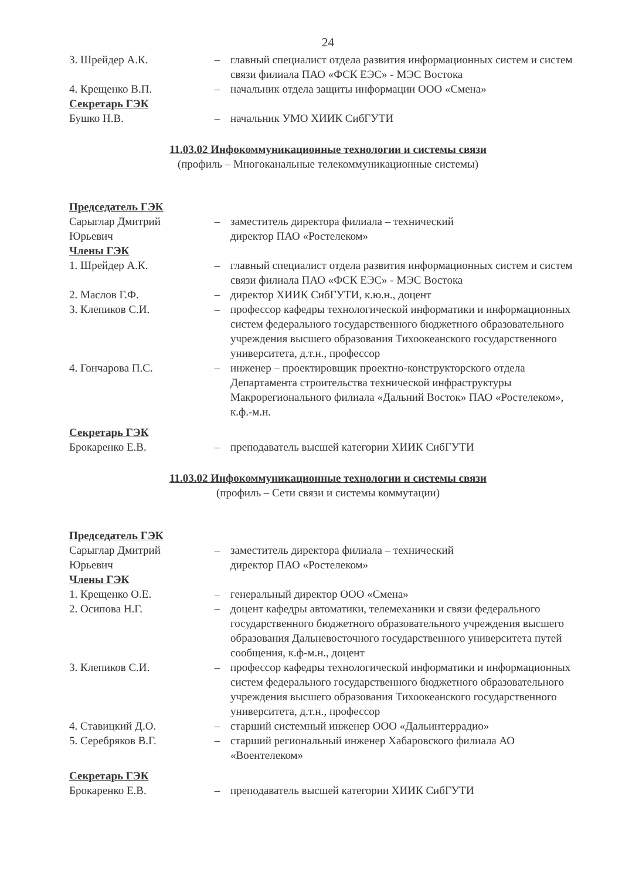24
3. Шрейдер А.К. – главный специалист отдела развития информационных систем и систем связи филиала ПАО «ФСК ЕЭС» - МЭС Востока
4. Крещенко В.П. – начальник отдела защиты информации ООО «Смена»
Секретарь ГЭК
Бушко Н.В. – начальник УМО ХИИК СибГУТИ
11.03.02 Инфокоммуникационные технологии и системы связи
(профиль – Многоканальные телекоммуникационные системы)
Председатель ГЭК
Сарыглар Дмитрий Юрьевич
– заместитель директора филиала – технический
директор ПАО «Ростелеком»
Члены ГЭК
1. Шрейдер А.К. – главный специалист отдела развития информационных систем и систем связи филиала ПАО «ФСК ЕЭС» - МЭС Востока
2. Маслов Г.Ф. – директор ХИИК СибГУТИ, к.ю.н., доцент
3. Клепиков С.И. – профессор кафедры технологической информатики и информационных систем федерального государственного бюджетного образовательного учреждения высшего образования Тихоокеанского государственного университета, д.т.н., профессор
4. Гончарова П.С. – инженер – проектировщик проектно-конструкторского отдела Департамента строительства технической инфраструктуры Макрорегионального филиала «Дальний Восток» ПАО «Ростелеком», к.ф.-м.н.
Секретарь ГЭК
Брокаренко Е.В. – преподаватель высшей категории ХИИК СибГУТИ
11.03.02 Инфокоммуникационные технологии и системы связи
(профиль – Сети связи и системы коммутации)
Председатель ГЭК
Сарыглар Дмитрий Юрьевич
– заместитель директора филиала – технический
директор ПАО «Ростелеком»
Члены ГЭК
1. Крещенко О.Е. – генеральный директор ООО «Смена»
2. Осипова Н.Г. – доцент кафедры автоматики, телемеханики и связи федерального государственного бюджетного образовательного учреждения высшего образования Дальневосточного государственного университета путей сообщения, к.ф-м.н., доцент
3. Клепиков С.И. – профессор кафедры технологической информатики и информационных систем федерального государственного бюджетного образовательного учреждения высшего образования Тихоокеанского государственного университета, д.т.н., профессор
4. Ставицкий Д.О. – старший системный инженер ООО «Дальинтеррадио»
5. Серебряков В.Г. – старший региональный инженер Хабаровского филиала АО «Воентелеком»
Секретарь ГЭК
Брокаренко Е.В. – преподаватель высшей категории ХИИК СибГУТИ